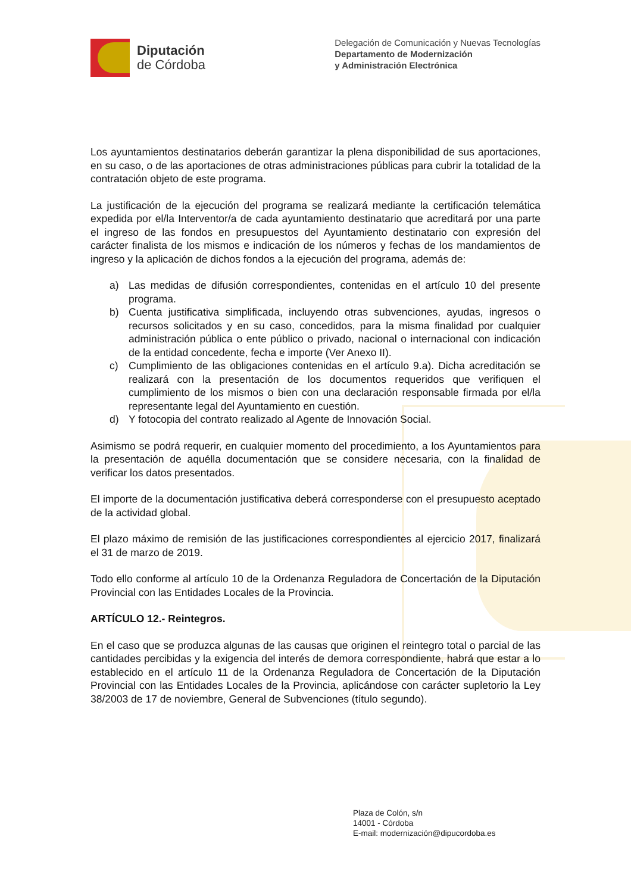Diputación
de Córdoba
Delegación de Comunicación y Nuevas Tecnologías
Departamento de Modernización
y Administración Electrónica
Los ayuntamientos destinatarios deberán garantizar la plena disponibilidad de sus aportaciones, en su caso, o de las aportaciones de otras administraciones públicas para cubrir la totalidad de la contratación objeto de este programa.
La justificación de la ejecución del programa se realizará mediante la certificación telemática expedida por el/la Interventor/a de cada ayuntamiento destinatario que acreditará por una parte el ingreso de las fondos en presupuestos del Ayuntamiento destinatario con expresión del carácter finalista de los mismos e indicación de los números y fechas de los mandamientos de ingreso y la aplicación de dichos fondos a la ejecución del programa, además de:
a) Las medidas de difusión correspondientes, contenidas en el artículo 10 del presente programa.
b) Cuenta justificativa simplificada, incluyendo otras subvenciones, ayudas, ingresos o recursos solicitados y en su caso, concedidos, para la misma finalidad por cualquier administración pública o ente público o privado, nacional o internacional con indicación de la entidad concedente, fecha e importe (Ver Anexo II).
c) Cumplimiento de las obligaciones contenidas en el artículo 9.a). Dicha acreditación se realizará con la presentación de los documentos requeridos que verifiquen el cumplimiento de los mismos o bien con una declaración responsable firmada por el/la representante legal del Ayuntamiento en cuestión.
d) Y fotocopia del contrato realizado al Agente de Innovación Social.
Asimismo se podrá requerir, en cualquier momento del procedimiento, a los Ayuntamientos para la presentación de aquélla documentación que se considere necesaria, con la finalidad de verificar los datos presentados.
El importe de la documentación justificativa deberá corresponderse con el presupuesto aceptado de la actividad global.
El plazo máximo de remisión de las justificaciones correspondientes al ejercicio 2017, finalizará el 31 de marzo de 2019.
Todo ello conforme al artículo 10 de la Ordenanza Reguladora de Concertación de la Diputación Provincial con las Entidades Locales de la Provincia.
ARTÍCULO 12.- Reintegros.
En el caso que se produzca algunas de las causas que originen el reintegro total o parcial de las cantidades percibidas y la exigencia del interés de demora correspondiente, habrá que estar a lo establecido en el artículo 11 de la Ordenanza Reguladora de Concertación de la Diputación Provincial con las Entidades Locales de la Provincia, aplicándose con carácter supletorio la Ley 38/2003 de 17 de noviembre, General de Subvenciones (título segundo).
Plaza de Colón, s/n
14001 - Córdoba
E-mail: modernización@dipucordoba.es